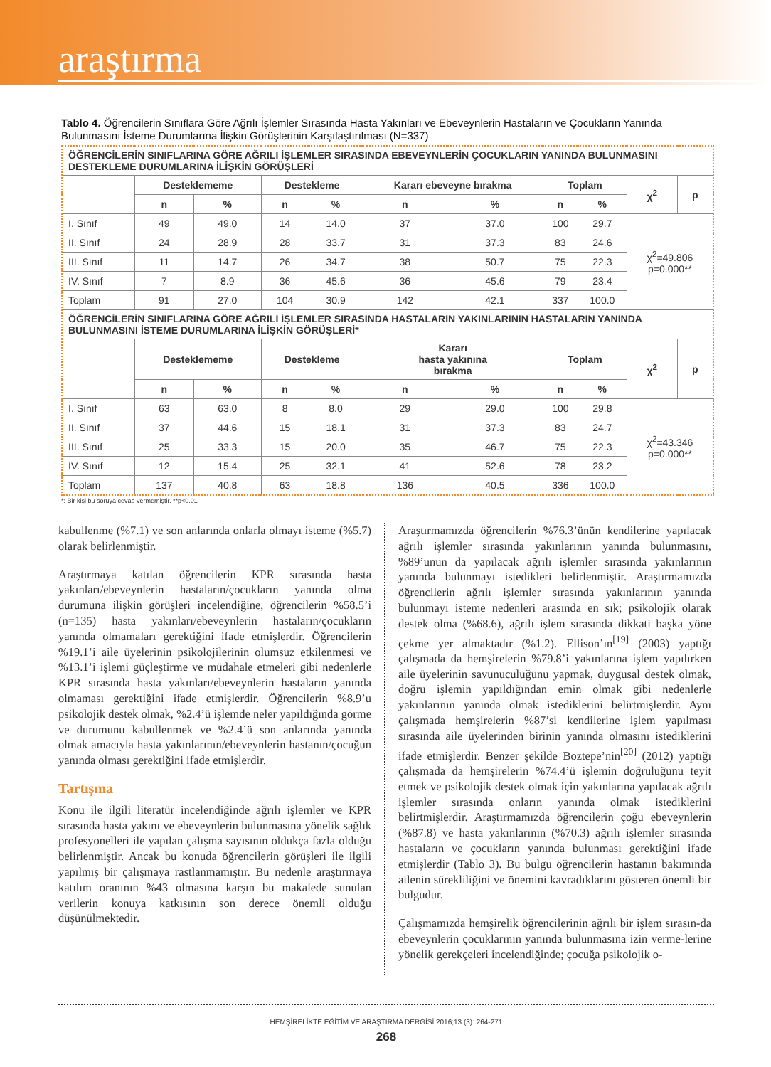araştırma
Tablo 4. Öğrencilerin Sınıflara Göre Ağrılı İşlemler Sırasında Hasta Yakınları ve Ebeveynlerin Hastaların ve Çocukların Yanında Bulunmasını İsteme Durumlarına İlişkin Görüşlerinin Karşılaştırılması (N=337)
| ÖĞRENCİLERİN SINIFLARINA GÖRE AĞRILI İŞLEMLER SIRASINDA EBEVEYNLERİN ÇOCUKLARIN YANINDA BULUNMASINI DESTEKLEME DURUMLARINA İLİŞKİN GÖRÜŞLERİ | | | | | | | | | | |
| | Desteklememe | | Destekleme | | Kararı ebeveyne bırakma | | Toplam | | χ<sup>2</sup> | p |
| | n | % | n | % | n | % | n | % | | |
| I. Sınıf | 49 | 49.0 | 14 | 14.0 | 37 | 37.0 | 100 | 29.7 | χ<sup>2</sup>=49.806 p=0.000** | |
| II. Sınıf | 24 | 28.9 | 28 | 33.7 | 31 | 37.3 | 83 | 24.6 | | |
| III. Sınıf | 11 | 14.7 | 26 | 34.7 | 38 | 50.7 | 75 | 22.3 | | |
| IV. Sınıf | 7 | 8.9 | 36 | 45.6 | 36 | 45.6 | 79 | 23.4 | | |
| Toplam | 91 | 27.0 | 104 | 30.9 | 142 | 42.1 | 337 | 100.0 | | |
| ÖĞRENCİLERİN SINIFLARINA GÖRE AĞRILI İŞLEMLER SIRASINDA HASTALARIN YAKINLARININ HASTALARIN YANINDA BULUNMASINI İSTEME DURUMLARINA İLİŞKİN GÖRÜŞLERİ* | | | | | | | | | | |
| | Desteklememe | | Destekleme | | Kararı hasta yakınına bırakma | | Toplam | | χ<sup>2</sup> | p |
| | n | % | n | % | n | % | n | % | | |
| I. Sınıf | 63 | 63.0 | 8 | 8.0 | 29 | 29.0 | 100 | 29.8 | χ<sup>2</sup>=43.346 p=0.000** | |
| II. Sınıf | 37 | 44.6 | 15 | 18.1 | 31 | 37.3 | 83 | 24.7 | | |
| III. Sınıf | 25 | 33.3 | 15 | 20.0 | 35 | 46.7 | 75 | 22.3 | | |
| IV. Sınıf | 12 | 15.4 | 25 | 32.1 | 41 | 52.6 | 78 | 23.2 | | |
| Toplam | 137 | 40.8 | 63 | 18.8 | 136 | 40.5 | 336 | 100.0 | | |
*: Bir kişi bu soruya cevap vermemiştir. **p<0.01
kabullenme (%7.1) ve son anlarında onlarla olmayı isteme (%5.7) olarak belirlenmiştir.
Araştırmaya katılan öğrencilerin KPR sırasında hasta yakınları/ebeveynlerin hastaların/çocukların yanında olma durumuna ilişkin görüşleri incelendiğine, öğrencilerin %58.5’i (n=135) hasta yakınları/ebeveynlerin hastaların/çocukların yanında olmamaları gerektiğini ifade etmişlerdir. Öğrencilerin %19.1’i aile üyelerinin psikolojilerinin olumsuz etkilenmesi ve %13.1’i işlemi güçleştirme ve müdahale etmeleri gibi nedenlerle KPR sırasında hasta yakınları/ebeveynlerin hastaların yanında olmaması gerektiğini ifade etmişlerdir. Öğrencilerin %8.9’u psikolojik destek olmak, %2.4’ü işlemde neler yapıldığında görme ve durumunu kabullenmek ve %2.4’ü son anlarında yanında olmak amacıyla hasta yakınlarının/ebeveynlerin hastanın/çocuğun yanında olması gerektiğini ifade etmişlerdir.
Tartışma
Konu ile ilgili literatür incelendiğinde ağrılı işlemler ve KPR sırasında hasta yakını ve ebeveynlerin bulunmasına yönelik sağlık profesyonelleri ile yapılan çalışma sayısının oldukça fazla olduğu belirlenmiştir. Ancak bu konuda öğrencilerin görüşleri ile ilgili yapılmış bir çalışmaya rastlanmamıştır. Bu nedenle araştırmaya katılım oranının %43 olmasına karşın bu makalede sunulan verilerin konuya katkısının son derece önemli olduğu düşünülmektedir.
Araştırmamızda öğrencilerin %76.3’ünün kendilerine yapılacak ağrılı işlemler sırasında yakınlarının yanında bulunmasını, %89’unun da yapılacak ağrılı işlemler sırasında yakınlarının yanında bulunmayı istedikleri belirlenmiştir. Araştırmamızda öğrencilerin ağrılı işlemler sırasında yakınlarının yanında bulunmayı isteme nedenleri arasında en sık; psikolojik olarak destek olma (%68.6), ağrılı işlem sırasında dikkati başka yöne çekme yer almaktadır (%1.2). Ellison’ın<sup>[19]</sup> (2003) yaptığı çalışmada da hemşirelerin %79.8’i yakınlarına işlem yapılırken aile üyelerinin savunuculuğunu yapmak, duygusal destek olmak, doğru işlemin yapıldığından emin olmak gibi nedenlerle yakınlarının yanında olmak istediklerini belirtmişlerdir. Aynı çalışmada hemşirelerin %87’si kendilerine işlem yapılması sırasında aile üyelerinden birinin yanında olmasını istediklerini ifade etmişlerdir. Benzer şekilde Boztepe’nin<sup>[20]</sup> (2012) yaptığı çalışmada da hemşirelerin %74.4’ü işlemin doğruluğunu teyit etmek ve psikolojik destek olmak için yakınlarına yapılacak ağrılı işlemler sırasında onların yanında olmak istediklerini belirtmişlerdir. Araştırmamızda öğrencilerin çoğu ebeveynlerin (%87.8) ve hasta yakınlarının (%70.3) ağrılı işlemler sırasında hastaların ve çocukların yanında bulunması gerektiğini ifade etmişlerdir (Tablo 3). Bu bulgu öğrencilerin hastanın bakımında ailenin sürekliliğini ve önemini kavradıklarını gösteren önemli bir bulgudur.
Çalışmamızda hemşirelik öğrencilerinin ağrılı bir işlem sırasın-da ebeveynlerin çocuklarının yanında bulunmasına izin verme-lerine yönelik gerekçeleri incelendiğinde; çocuğa psikolojik o-
HEMŞİRELİKTE EĞİTİM VE ARAŞTIRMA DERGİSİ 2016;13 (3): 264-271
268